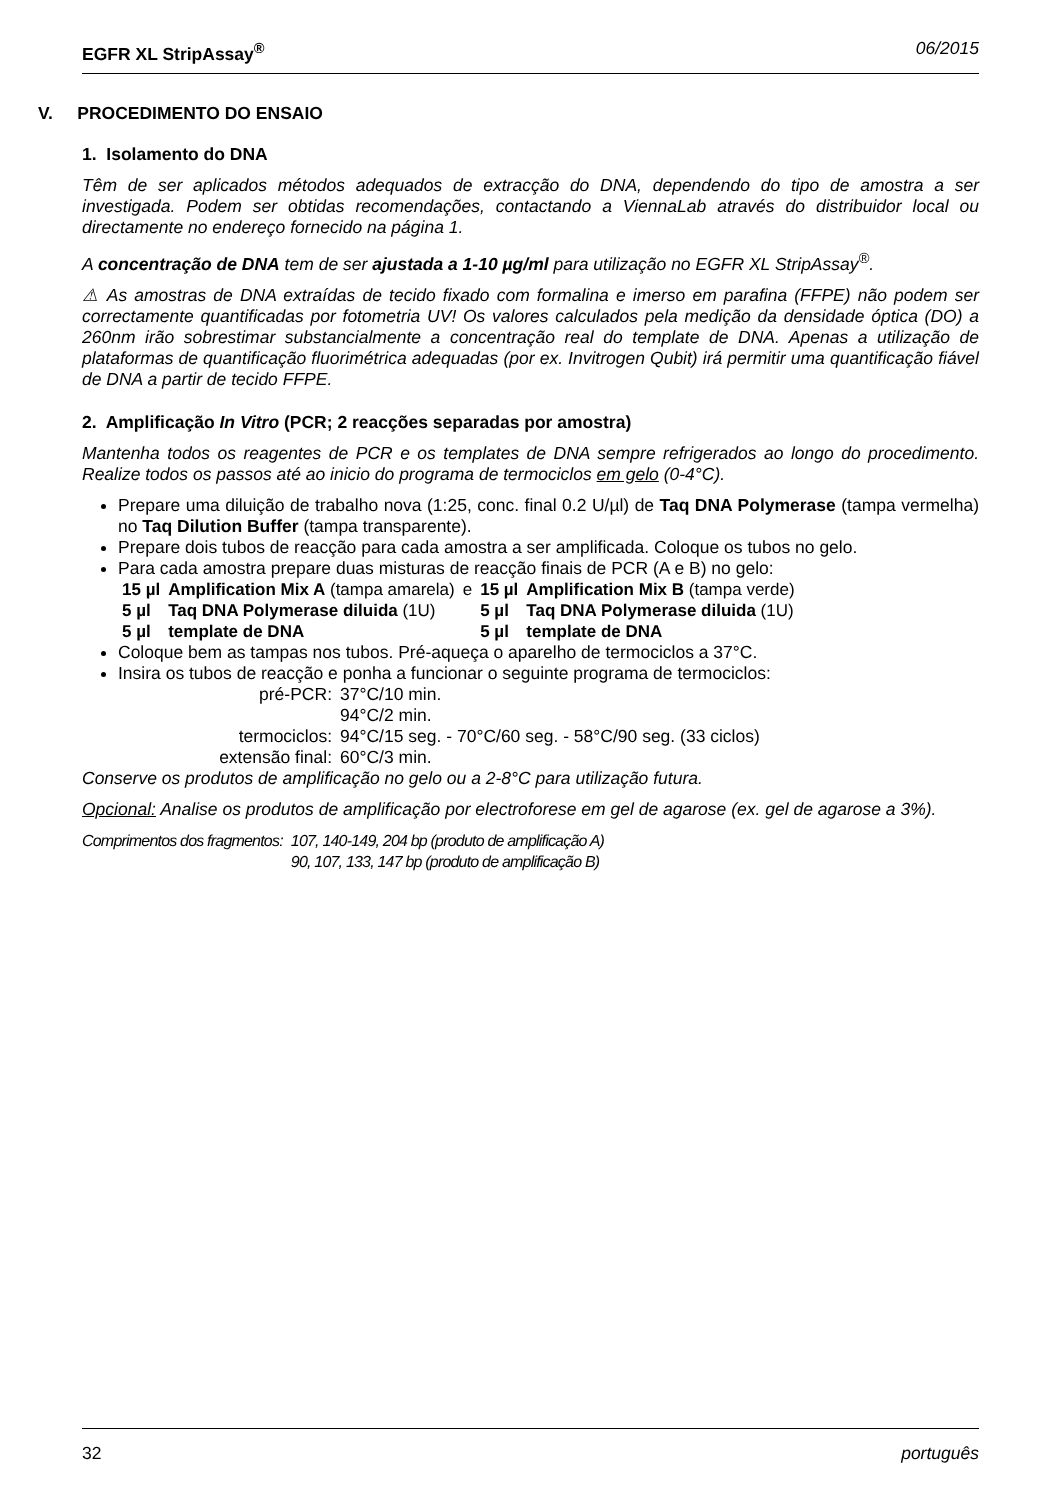EGFR XL StripAssay<sup>®</sup> 06/2015
V. PROCEDIMENTO DO ENSAIO
1. Isolamento do DNA
Têm de ser aplicados métodos adequados de extracção do DNA, dependendo do tipo de amostra a ser investigada. Podem ser obtidas recomendações, contactando a ViennaLab através do distribuidor local ou directamente no endereço fornecido na página 1.
A concentração de DNA tem de ser ajustada a 1-10 µg/ml para utilização no EGFR XL StripAssay<sup>®</sup>.
⚠ As amostras de DNA extraídas de tecido fixado com formalina e imerso em parafina (FFPE) não podem ser correctamente quantificadas por fotometria UV! Os valores calculados pela medição da densidade óptica (DO) a 260nm irão sobrestimar substancialmente a concentração real do template de DNA. Apenas a utilização de plataformas de quantificação fluorimétrica adequadas (por ex. Invitrogen Qubit) irá permitir uma quantificação fiável de DNA a partir de tecido FFPE.
2. Amplificação In Vitro (PCR; 2 reacções separadas por amostra)
Mantenha todos os reagentes de PCR e os templates de DNA sempre refrigerados ao longo do procedimento. Realize todos os passos até ao inicio do programa de termociclos em gelo (0-4°C).
Prepare uma diluição de trabalho nova (1:25, conc. final 0.2 U/µl) de Taq DNA Polymerase (tampa vermelha) no Taq Dilution Buffer (tampa transparente).
Prepare dois tubos de reacção para cada amostra a ser amplificada. Coloque os tubos no gelo.
Para cada amostra prepare duas misturas de reacção finais de PCR (A e B) no gelo:
| 15 µl | Amplification Mix A (tampa amarela) | e | 15 µl | Amplification Mix B (tampa verde) |
| 5 µl | Taq DNA Polymerase diluida (1U) | | 5 µl | Taq DNA Polymerase diluida (1U) |
| 5 µl | template de DNA | | 5 µl | template de DNA |
Coloque bem as tampas nos tubos. Pré-aqueça o aparelho de termociclos a 37°C.
Insira os tubos de reacção e ponha a funcionar o seguinte programa de termociclos:
| pré-PCR: | 37°C/10 min. |
| | 94°C/2 min. |
| termociclos: | 94°C/15 seg. - 70°C/60 seg. - 58°C/90 seg. (33 ciclos) |
| extensão final: | 60°C/3 min. |
Conserve os produtos de amplificação no gelo ou a 2-8°C para utilização futura.
Opcional: Analise os produtos de amplificação por electroforese em gel de agarose (ex. gel de agarose a 3%).
| Comprimentos dos fragmentos: | 107, 140-149, 204 bp (produto de amplificação A) |
| | 90, 107, 133, 147 bp (produto de amplificação B) |
32 português